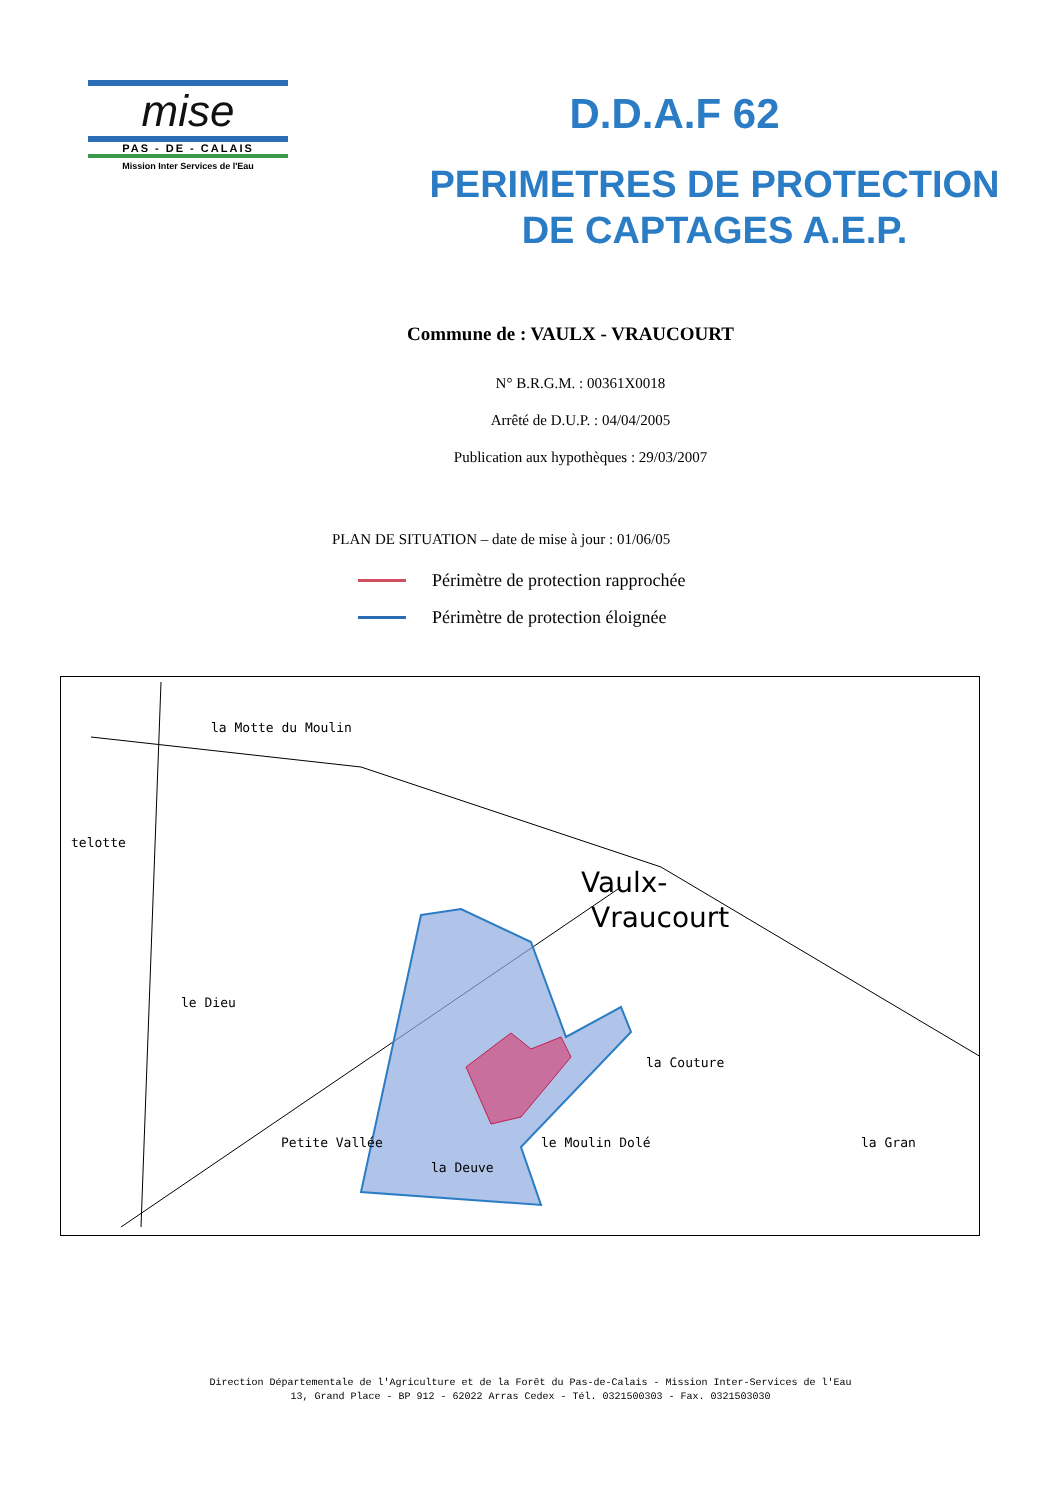mise
PAS - DE - CALAIS
Mission Inter Services de l'Eau
D.D.A.F 62
PERIMETRES DE PROTECTION
DE CAPTAGES A.E.P.
Commune de : VAULX - VRAUCOURT
N° B.R.G.M. : 00361X0018
Arrêté de D.U.P. : 04/04/2005
Publication aux hypothèques : 29/03/2007
PLAN DE SITUATION – date de mise à jour : 01/06/05
Périmètre de protection rapprochée
Périmètre de protection éloignée
la Motte du Moulin
telotte
le Dieu
Vaulx-
Vraucourt
la Couture
le Moulin Dolé
la Deuve
la Gran
Petite Vallée
Direction Départementale de l'Agriculture et de la Forêt du Pas-de-Calais - Mission Inter-Services de l'Eau
13, Grand Place - BP 912 - 62022 Arras Cedex - Tél. 0321500303 - Fax. 0321503030